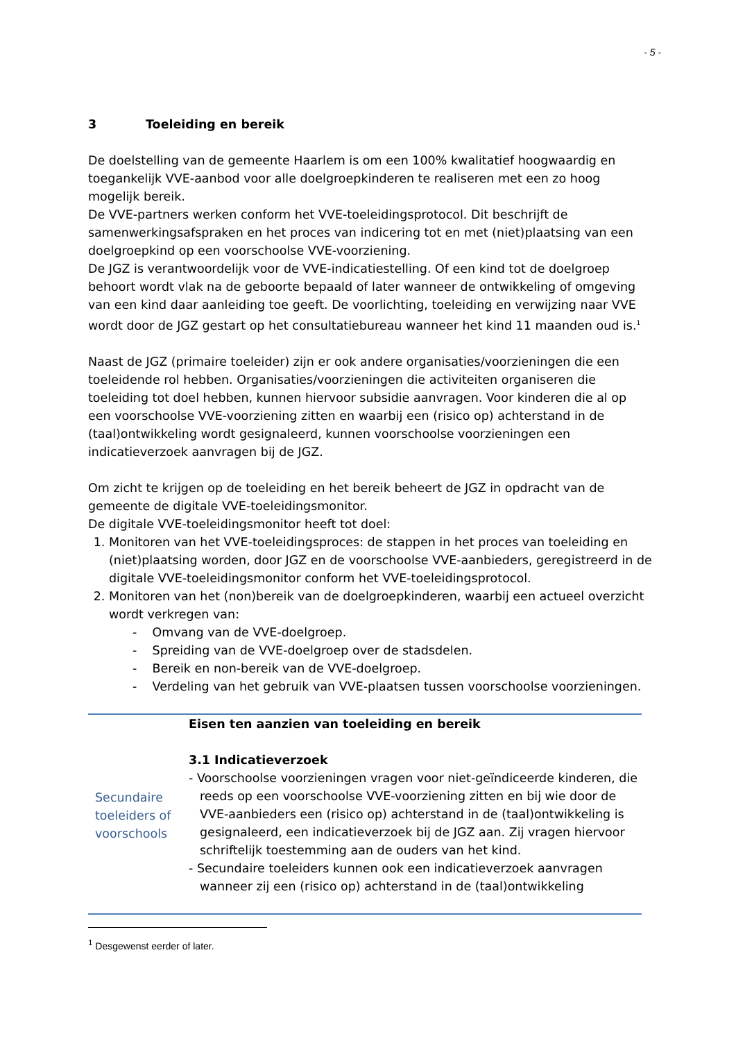- 5 -
3 Toeleiding en bereik
De doelstelling van de gemeente Haarlem is om een 100% kwalitatief hoogwaardig en toegankelijk VVE-aanbod voor alle doelgroepkinderen te realiseren met een zo hoog mogelijk bereik.
De VVE-partners werken conform het VVE-toeleidingsprotocol. Dit beschrijft de samenwerkingsafspraken en het proces van indicering tot en met (niet)plaatsing van een doelgroepkind op een voorschoolse VVE-voorziening.
De JGZ is verantwoordelijk voor de VVE-indicatiestelling. Of een kind tot de doelgroep behoort wordt vlak na de geboorte bepaald of later wanneer de ontwikkeling of omgeving van een kind daar aanleiding toe geeft. De voorlichting, toeleiding en verwijzing naar VVE wordt door de JGZ gestart op het consultatiebureau wanneer het kind 11 maanden oud is.<sup>1</sup>
Naast de JGZ (primaire toeleider) zijn er ook andere organisaties/voorzieningen die een toeleidende rol hebben. Organisaties/voorzieningen die activiteiten organiseren die toeleiding tot doel hebben, kunnen hiervoor subsidie aanvragen. Voor kinderen die al op een voorschoolse VVE-voorziening zitten en waarbij een (risico op) achterstand in de (taal)ontwikkeling wordt gesignaleerd, kunnen voorschoolse voorzieningen een indicatieverzoek aanvragen bij de JGZ.
Om zicht te krijgen op de toeleiding en het bereik beheert de JGZ in opdracht van de gemeente de digitale VVE-toeleidingsmonitor.
De digitale VVE-toeleidingsmonitor heeft tot doel:
1. Monitoren van het VVE-toeleidingsproces: de stappen in het proces van toeleiding en (niet)plaatsing worden, door JGZ en de voorschoolse VVE-aanbieders, geregistreerd in de digitale VVE-toeleidingsmonitor conform het VVE-toeleidingsprotocol.
2. Monitoren van het (non)bereik van de doelgroepkinderen, waarbij een actueel overzicht wordt verkregen van:
- Omvang van de VVE-doelgroep.
- Spreiding van de VVE-doelgroep over de stadsdelen.
- Bereik en non-bereik van de VVE-doelgroep.
- Verdeling van het gebruik van VVE-plaatsen tussen voorschoolse voorzieningen.
| Secundaire toeleiders of voorschools | Eisen ten aanzien van toeleiding en bereik 3.1 Indicatieverzoek - Voorschoolse voorzieningen vragen voor niet-geïndiceerde kinderen, die reeds op een voorschoolse VVE-voorziening zitten en bij wie door de VVE-aanbieders een (risico op) achterstand in de (taal)ontwikkeling is gesignaleerd, een indicatieverzoek bij de JGZ aan. Zij vragen hiervoor schriftelijk toestemming aan de ouders van het kind. - Secundaire toeleiders kunnen ook een indicatieverzoek aanvragen wanneer zij een (risico op) achterstand in de (taal)ontwikkeling |
<sup>1</sup> Desgewenst eerder of later.